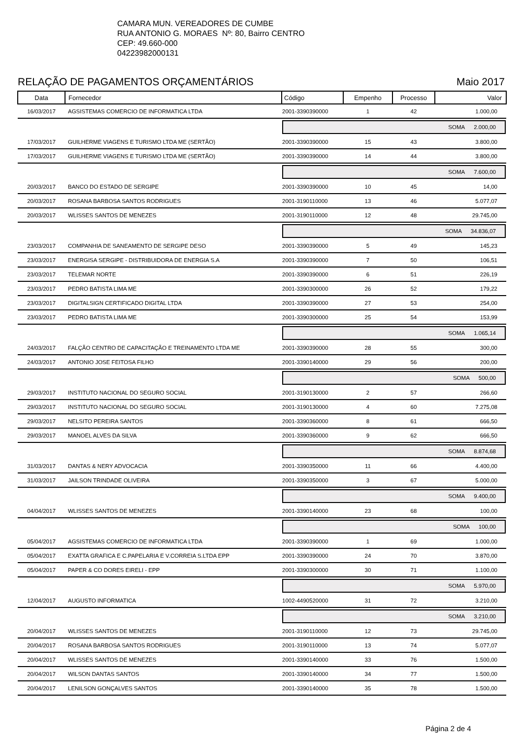CAMARA MUN. VEREADORES DE CUMBE
RUA ANTONIO G. MORAES Nº: 80, Bairro CENTRO
CEP: 49.660-000
04223982000131
RELAÇÃO DE PAGAMENTOS ORÇAMENTÁRIOS Maio 2017
| Data | Fornecedor | Código | Empenho | Processo | Valor |
| --- | --- | --- | --- | --- | --- |
| 16/03/2017 | AGSISTEMAS COMERCIO DE INFORMATICA LTDA | 2001-3390390000 | 1 | 42 | 1.000,00 |
| | | SOMA 2.000,00 | | | |
| 17/03/2017 | GUILHERME VIAGENS E TURISMO LTDA ME (SERTÃO) | 2001-3390390000 | 15 | 43 | 3.800,00 |
| 17/03/2017 | GUILHERME VIAGENS E TURISMO LTDA ME (SERTÃO) | 2001-3390390000 | 14 | 44 | 3.800,00 |
| | | SOMA 7.600,00 | | | |
| 20/03/2017 | BANCO DO ESTADO DE SERGIPE | 2001-3390390000 | 10 | 45 | 14,00 |
| 20/03/2017 | ROSANA BARBOSA SANTOS RODRIGUES | 2001-3190110000 | 13 | 46 | 5.077,07 |
| 20/03/2017 | WLISSES SANTOS DE MENEZES | 2001-3190110000 | 12 | 48 | 29.745,00 |
| | | SOMA 34.836,07 | | | |
| 23/03/2017 | COMPANHIA DE SANEAMENTO DE SERGIPE DESO | 2001-3390390000 | 5 | 49 | 145,23 |
| 23/03/2017 | ENERGISA SERGIPE - DISTRIBUIDORA DE ENERGIA S.A | 2001-3390390000 | 7 | 50 | 106,51 |
| 23/03/2017 | TELEMAR NORTE | 2001-3390390000 | 6 | 51 | 226,19 |
| 23/03/2017 | PEDRO BATISTA LIMA ME | 2001-3390300000 | 26 | 52 | 179,22 |
| 23/03/2017 | DIGITALSIGN CERTIFICADO DIGITAL LTDA | 2001-3390390000 | 27 | 53 | 254,00 |
| 23/03/2017 | PEDRO BATISTA LIMA ME | 2001-3390300000 | 25 | 54 | 153,99 |
| | | SOMA 1.065,14 | | | |
| 24/03/2017 | FALÇÃO CENTRO DE CAPACITAÇÃO E TREINAMENTO LTDA ME | 2001-3390390000 | 28 | 55 | 300,00 |
| 24/03/2017 | ANTONIO JOSE FEITOSA FILHO | 2001-3390140000 | 29 | 56 | 200,00 |
| | | SOMA 500,00 | | | |
| 29/03/2017 | INSTITUTO NACIONAL DO SEGURO SOCIAL | 2001-3190130000 | 2 | 57 | 266,60 |
| 29/03/2017 | INSTITUTO NACIONAL DO SEGURO SOCIAL | 2001-3190130000 | 4 | 60 | 7.275,08 |
| 29/03/2017 | NELSITO PEREIRA SANTOS | 2001-3390360000 | 8 | 61 | 666,50 |
| 29/03/2017 | MANOEL ALVES DA SILVA | 2001-3390360000 | 9 | 62 | 666,50 |
| | | SOMA 8.874,68 | | | |
| 31/03/2017 | DANTAS & NERY ADVOCACIA | 2001-3390350000 | 11 | 66 | 4.400,00 |
| 31/03/2017 | JAILSON TRINDADE OLIVEIRA | 2001-3390350000 | 3 | 67 | 5.000,00 |
| | | SOMA 9.400,00 | | | |
| 04/04/2017 | WLISSES SANTOS DE MENEZES | 2001-3390140000 | 23 | 68 | 100,00 |
| | | SOMA 100,00 | | | |
| 05/04/2017 | AGSISTEMAS COMERCIO DE INFORMATICA LTDA | 2001-3390390000 | 1 | 69 | 1.000,00 |
| 05/04/2017 | EXATTA GRAFICA E C.PAPELARIA E V.CORREIA S.LTDA EPP | 2001-3390390000 | 24 | 70 | 3.870,00 |
| 05/04/2017 | PAPER & CO DORES EIRELI - EPP | 2001-3390300000 | 30 | 71 | 1.100,00 |
| | | SOMA 5.970,00 | | | |
| 12/04/2017 | AUGUSTO INFORMATICA | 1002-4490520000 | 31 | 72 | 3.210,00 |
| | | SOMA 3.210,00 | | | |
| 20/04/2017 | WLISSES SANTOS DE MENEZES | 2001-3190110000 | 12 | 73 | 29.745,00 |
| 20/04/2017 | ROSANA BARBOSA SANTOS RODRIGUES | 2001-3190110000 | 13 | 74 | 5.077,07 |
| 20/04/2017 | WLISSES SANTOS DE MENEZES | 2001-3390140000 | 33 | 76 | 1.500,00 |
| 20/04/2017 | WILSON DANTAS SANTOS | 2001-3390140000 | 34 | 77 | 1.500,00 |
| 20/04/2017 | LENILSON GONÇALVES SANTOS | 2001-3390140000 | 35 | 78 | 1.500,00 |
Página 2 de 4